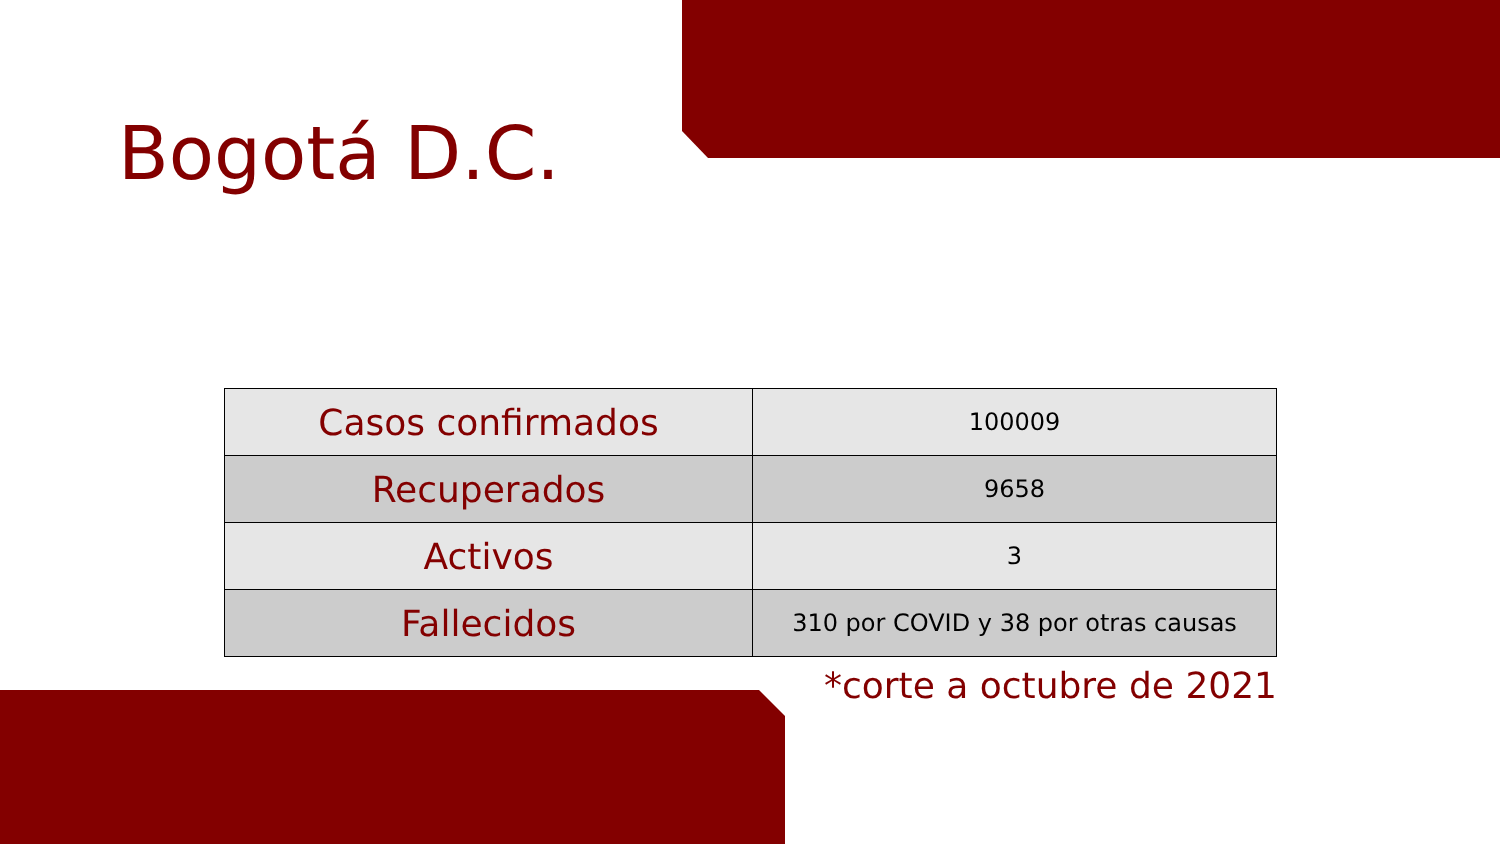Bogotá D.C.
| Casos confirmados | 100009 |
| Recuperados | 9658 |
| Activos | 3 |
| Fallecidos | 310 por COVID y 38 por otras causas |
*corte a octubre de 2021